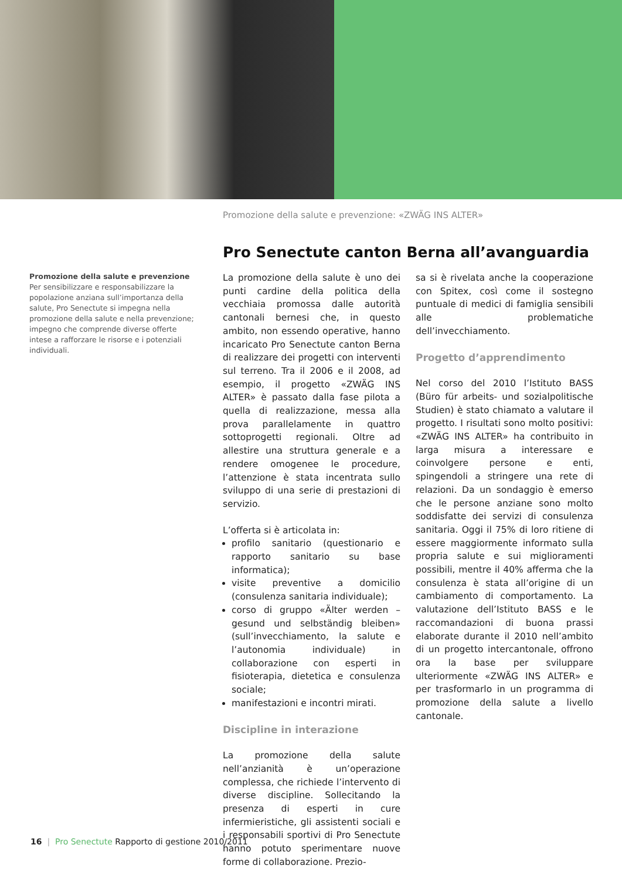Promozione della salute e prevenzione: «ZWÄG INS ALTER»
Pro Senectute canton Berna all’avanguardia
Promozione della salute e prevenzione
Per sensibilizzare e responsabilizzare la popolazione anziana sull’importanza della salute, Pro Senectute si impegna nella promozione della salute e nella prevenzione; impegno che comprende diverse offerte intese a rafforzare le risorse e i potenziali individuali.
La promozione della salute è uno dei punti cardine della politica della vecchiaia promossa dalle autorità cantonali bernesi che, in questo ambito, non essendo operative, hanno incaricato Pro Senectute canton Berna di realizzare dei progetti con interventi sul terreno. Tra il 2006 e il 2008, ad esempio, il progetto «ZWÄG INS ALTER» è passato dalla fase pilota a quella di realizzazione, messa alla prova parallelamente in quattro sottoprogetti regionali. Oltre ad allestire una struttura generale e a rendere omogenee le procedure, l’attenzione è stata incentrata sullo sviluppo di una serie di prestazioni di servizio.
L’offerta si è articolata in:
profilo sanitario (questionario e rapporto sanitario su base informatica);
visite preventive a domicilio (consulenza sanitaria individuale);
corso di gruppo «Älter werden – gesund und selbständig bleiben» (sull’invecchiamento, la salute e l’autonomia individuale) in collaborazione con esperti in fisioterapia, dietetica e consulenza sociale;
manifestazioni e incontri mirati.
Discipline in interazione
La promozione della salute nell’anzianità è un’operazione complessa, che richiede l’intervento di diverse discipline. Sollecitando la presenza di esperti in cure infermieristiche, gli assistenti sociali e i responsabili sportivi di Pro Senectute hanno potuto sperimentare nuove forme di collaborazione. Prezio-
sa si è rivelata anche la cooperazione con Spitex, così come il sostegno puntuale di medici di famiglia sensibili alle problematiche dell’invecchiamento.
Progetto d’apprendimento
Nel corso del 2010 l’Istituto BASS (Büro für arbeits- und sozialpolitische Studien) è stato chiamato a valutare il progetto. I risultati sono molto positivi: «ZWÄG INS ALTER» ha contribuito in larga misura a interessare e coinvolgere persone e enti, spingendoli a stringere una rete di relazioni. Da un sondaggio è emerso che le persone anziane sono molto soddisfatte dei servizi di consulenza sanitaria. Oggi il 75% di loro ritiene di essere maggiormente informato sulla propria salute e sui miglioramenti possibili, mentre il 40% afferma che la consulenza è stata all’origine di un cambiamento di comportamento. La valutazione dell’Istituto BASS e le raccomandazioni di buona prassi elaborate durante il 2010 nell’ambito di un progetto intercantonale, offrono ora la base per sviluppare ulteriormente «ZWÄG INS ALTER» e per trasformarlo in un programma di promozione della salute a livello cantonale.
16 | Pro Senectute Rapporto di gestione 2010/2011